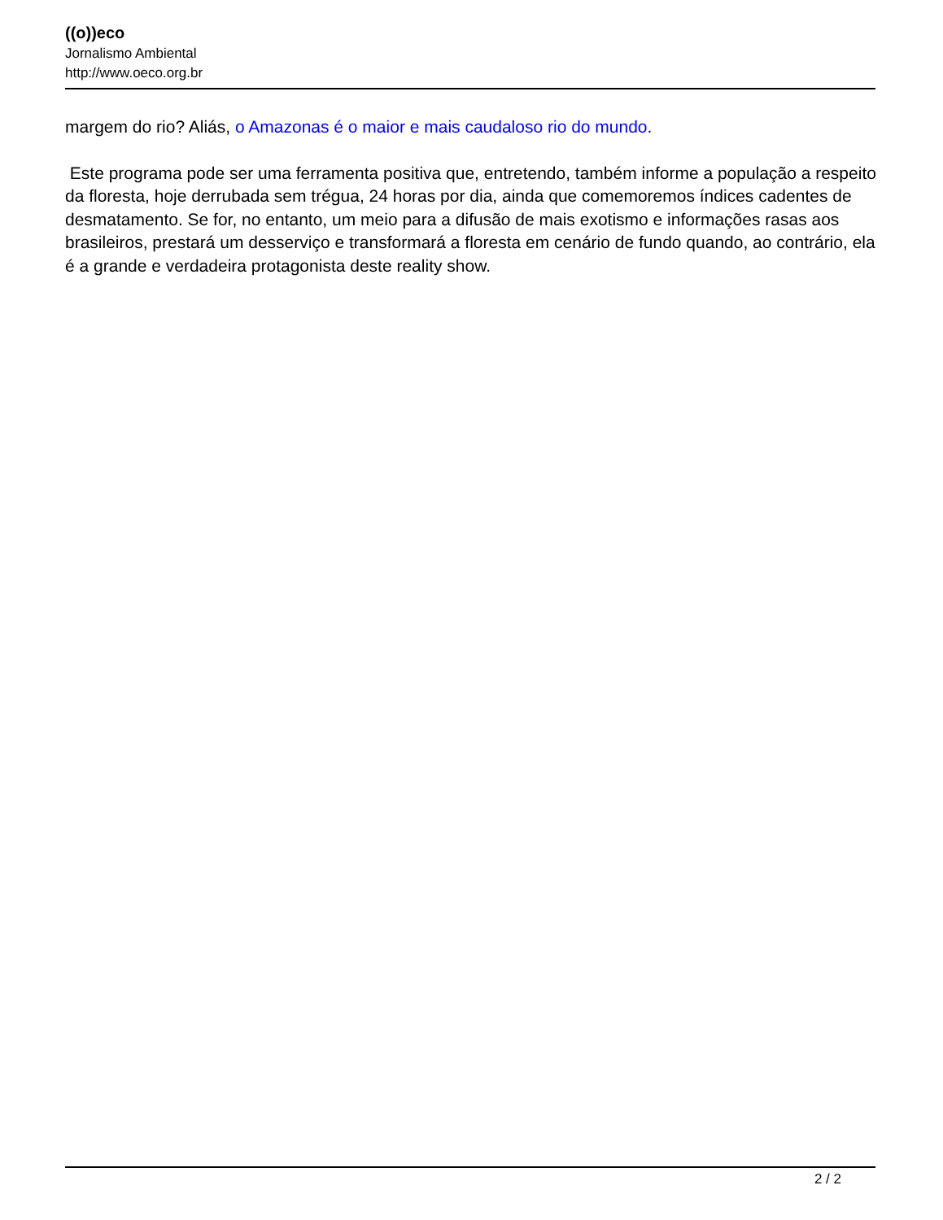((o))eco
Jornalismo Ambiental
http://www.oeco.org.br
margem do rio? Aliás, o Amazonas é o maior e mais caudaloso rio do mundo.
Este programa pode ser uma ferramenta positiva que, entretendo, também informe a população a respeito da floresta, hoje derrubada sem trégua, 24 horas por dia, ainda que comemoremos índices cadentes de desmatamento. Se for, no entanto, um meio para a difusão de mais exotismo e informações rasas aos brasileiros, prestará um desserviço e transformará a floresta em cenário de fundo quando, ao contrário, ela é a grande e verdadeira protagonista deste reality show.
2 / 2